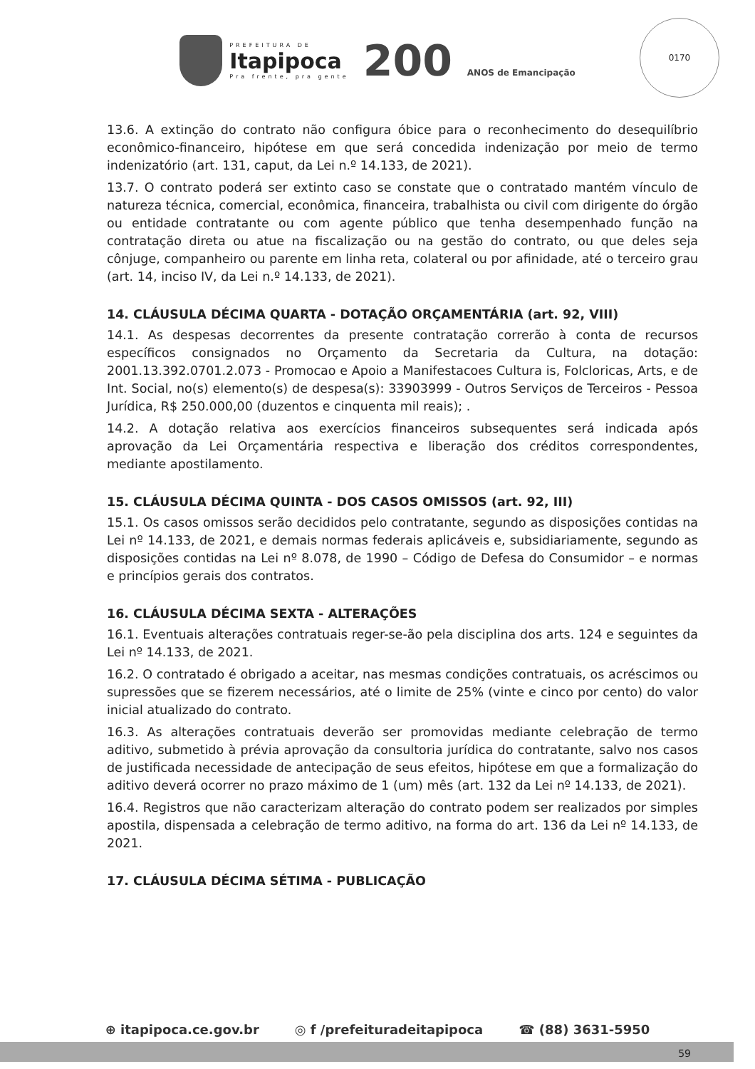PREFEITURA DE
Itapipoca
Pra frente, pra gente
200 ANOS de Emancipação
0170
13.6. A extinção do contrato não configura óbice para o reconhecimento do desequilíbrio econômico-financeiro, hipótese em que será concedida indenização por meio de termo indenizatório (art. 131, caput, da Lei n.º 14.133, de 2021).
13.7. O contrato poderá ser extinto caso se constate que o contratado mantém vínculo de natureza técnica, comercial, econômica, financeira, trabalhista ou civil com dirigente do órgão ou entidade contratante ou com agente público que tenha desempenhado função na contratação direta ou atue na fiscalização ou na gestão do contrato, ou que deles seja cônjuge, companheiro ou parente em linha reta, colateral ou por afinidade, até o terceiro grau (art. 14, inciso IV, da Lei n.º 14.133, de 2021).
14. CLÁUSULA DÉCIMA QUARTA - DOTAÇÃO ORÇAMENTÁRIA (art. 92, VIII)
14.1. As despesas decorrentes da presente contratação correrão à conta de recursos específicos consignados no Orçamento da Secretaria da Cultura, na dotação: 2001.13.392.0701.2.073 - Promocao e Apoio a Manifestacoes Cultura is, Folcloricas, Arts, e de Int. Social, no(s) elemento(s) de despesa(s): 33903999 - Outros Serviços de Terceiros - Pessoa Jurídica, R$ 250.000,00 (duzentos e cinquenta mil reais); .
14.2. A dotação relativa aos exercícios financeiros subsequentes será indicada após aprovação da Lei Orçamentária respectiva e liberação dos créditos correspondentes, mediante apostilamento.
15. CLÁUSULA DÉCIMA QUINTA - DOS CASOS OMISSOS (art. 92, III)
15.1. Os casos omissos serão decididos pelo contratante, segundo as disposições contidas na Lei nº 14.133, de 2021, e demais normas federais aplicáveis e, subsidiariamente, segundo as disposições contidas na Lei nº 8.078, de 1990 – Código de Defesa do Consumidor – e normas e princípios gerais dos contratos.
16. CLÁUSULA DÉCIMA SEXTA - ALTERAÇÕES
16.1. Eventuais alterações contratuais reger-se-ão pela disciplina dos arts. 124 e seguintes da Lei nº 14.133, de 2021.
16.2. O contratado é obrigado a aceitar, nas mesmas condições contratuais, os acréscimos ou supressões que se fizerem necessários, até o limite de 25% (vinte e cinco por cento) do valor inicial atualizado do contrato.
16.3. As alterações contratuais deverão ser promovidas mediante celebração de termo aditivo, submetido à prévia aprovação da consultoria jurídica do contratante, salvo nos casos de justificada necessidade de antecipação de seus efeitos, hipótese em que a formalização do aditivo deverá ocorrer no prazo máximo de 1 (um) mês (art. 132 da Lei nº 14.133, de 2021).
16.4. Registros que não caracterizam alteração do contrato podem ser realizados por simples apostila, dispensada a celebração de termo aditivo, na forma do art. 136 da Lei nº 14.133, de 2021.
17. CLÁUSULA DÉCIMA SÉTIMA - PUBLICAÇÃO
⊕ itapipoca.ce.gov.br ◎ f /prefeituradeitapipoca ☎ (88) 3631-5950
59